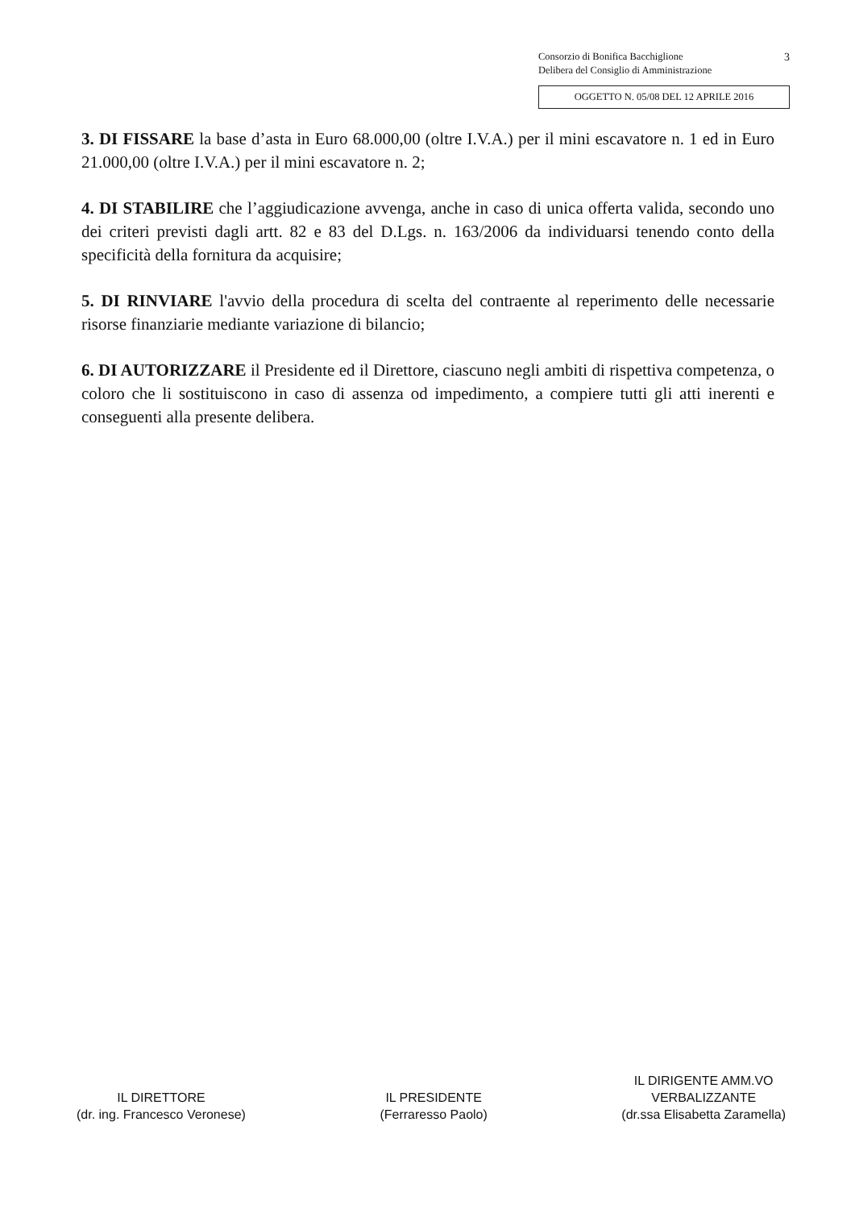3 Consorzio di Bonifica Bacchiglione
Delibera del Consiglio di Amministrazione
OGGETTO N. 05/08 DEL 12 APRILE 2016
3. DI FISSARE la base d’asta in Euro 68.000,00 (oltre I.V.A.) per il mini escavatore n. 1 ed in Euro 21.000,00 (oltre I.V.A.) per il mini escavatore n. 2;
4. DI STABILIRE che l’aggiudicazione avvenga, anche in caso di unica offerta valida, secondo uno dei criteri previsti dagli artt. 82 e 83 del D.Lgs. n. 163/2006 da individuarsi tenendo conto della specificità della fornitura da acquisire;
5. DI RINVIARE l'avvio della procedura di scelta del contraente al reperimento delle necessarie risorse finanziarie mediante variazione di bilancio;
6. DI AUTORIZZARE il Presidente ed il Direttore, ciascuno negli ambiti di rispettiva competenza, o coloro che li sostituiscono in caso di assenza od impedimento, a compiere tutti gli atti inerenti e conseguenti alla presente delibera.
IL DIRETTORE
(dr. ing. Francesco Veronese)
IL PRESIDENTE
(Ferraresso Paolo)
IL DIRIGENTE AMM.VO
VERBALIZZANTE
(dr.ssa Elisabetta Zaramella)